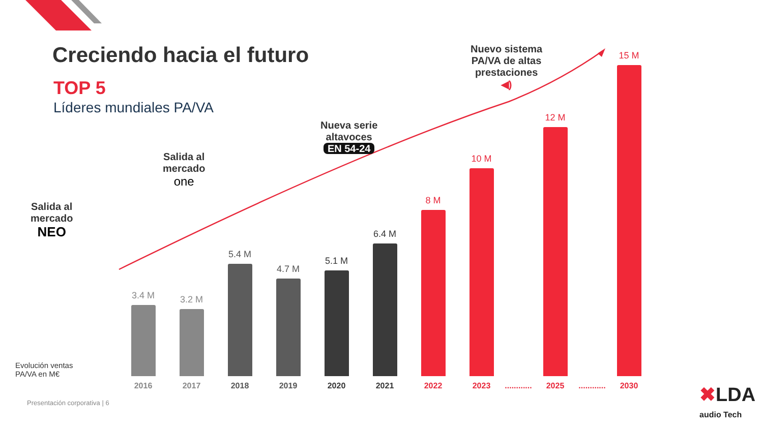Creciendo hacia el futuro
TOP 5
Líderes mundiales PA/VA
Salida al
mercado
NEO
Salida al
mercado
one
Nueva serie
altavoces
EN 54-24
Nuevo sistema
PA/VA de altas
prestaciones
◀)
3.4 M
2016
3.2 M
2017
5.4 M
2018
4.7 M
2019
5.1 M
2020
6.4 M
2021
8 M
2022
10 M
2023
............
12 M
2025
............
15 M
2030
Evolución ventas
PA/VA en M€
Presentación corporativa | 6
✖LDA
audio Tech